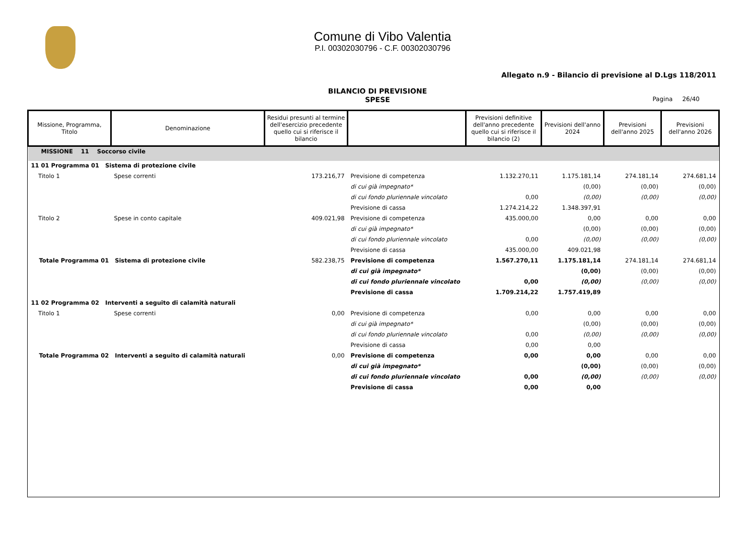Comune di Vibo Valentia
P.I. 00302030796 - C.F. 00302030796
Allegato n.9 - Bilancio di previsione al D.Lgs 118/2011
BILANCIO DI PREVISIONE
SPESE
Pagina 26/40
| Missione, Programma, Titolo | Denominazione | Residui presunti al termine dell'esercizio precedente quello cui si riferisce il bilancio | | Previsioni definitive dell'anno precedente quello cui si riferisce il bilancio (2) | Previsioni dell'anno 2024 | Previsioni dell'anno 2025 | Previsioni dell'anno 2026 |
| --- | --- | --- | --- | --- | --- | --- | --- |
| MISSIONE 11 Soccorso civile | | | | | | | |
| 11 01 Programma 01 Sistema di protezione civile | | | | | | | |
| Titolo 1 | Spese correnti | 173.216,77 | Previsione di competenza | 1.132.270,11 | 1.175.181,14 | 274.181,14 | 274.681,14 |
| | | | di cui già impegnato* | | (0,00) | (0,00) | (0,00) |
| | | | di cui fondo pluriennale vincolato | 0,00 | (0,00) | (0,00) | (0,00) |
| | | | Previsione di cassa | 1.274.214,22 | 1.348.397,91 | | |
| Titolo 2 | Spese in conto capitale | 409.021,98 | Previsione di competenza | 435.000,00 | 0,00 | 0,00 | 0,00 |
| | | | di cui già impegnato* | | (0,00) | (0,00) | (0,00) |
| | | | di cui fondo pluriennale vincolato | 0,00 | (0,00) | (0,00) | (0,00) |
| | | | Previsione di cassa | 435.000,00 | 409.021,98 | | |
| Totale Programma 01 Sistema di protezione civile | | 582.238,75 | Previsione di competenza | 1.567.270,11 | 1.175.181,14 | 274.181,14 | 274.681,14 |
| | | | di cui già impegnato* | | (0,00) | (0,00) | (0,00) |
| | | | di cui fondo pluriennale vincolato | 0,00 | (0,00) | (0,00) | (0,00) |
| | | | Previsione di cassa | 1.709.214,22 | 1.757.419,89 | | |
| 11 02 Programma 02 Interventi a seguito di calamità naturali | | | | | | | |
| Titolo 1 | Spese correnti | 0,00 | Previsione di competenza | 0,00 | 0,00 | 0,00 | 0,00 |
| | | | di cui già impegnato* | | (0,00) | (0,00) | (0,00) |
| | | | di cui fondo pluriennale vincolato | 0,00 | (0,00) | (0,00) | (0,00) |
| | | | Previsione di cassa | 0,00 | 0,00 | | |
| Totale Programma 02 Interventi a seguito di calamità naturali | | 0,00 | Previsione di competenza | 0,00 | 0,00 | 0,00 | 0,00 |
| | | | di cui già impegnato* | | (0,00) | (0,00) | (0,00) |
| | | | di cui fondo pluriennale vincolato | 0,00 | (0,00) | (0,00) | (0,00) |
| | | | Previsione di cassa | 0,00 | 0,00 | | |